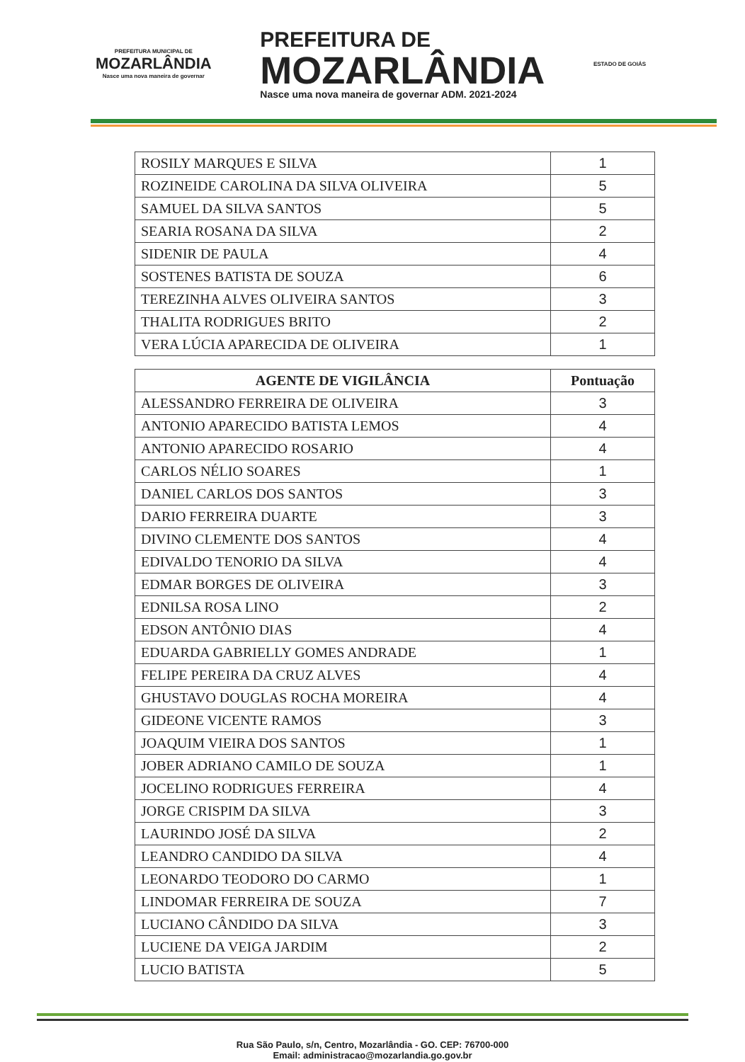PREFEITURA MUNICIPAL DE
MOZARLÂNDIA
Nasce uma nova maneira de governar
PREFEITURA DE
MOZARLÂNDIA
Nasce uma nova maneira de governar ADM. 2021-2024
ESTADO DE GOIÁS
| ROSILY MARQUES E SILVA | 1 |
| ROZINEIDE CAROLINA DA SILVA OLIVEIRA | 5 |
| SAMUEL DA SILVA SANTOS | 5 |
| SEARIA ROSANA DA SILVA | 2 |
| SIDENIR DE PAULA | 4 |
| SOSTENES BATISTA DE SOUZA | 6 |
| TEREZINHA ALVES OLIVEIRA SANTOS | 3 |
| THALITA RODRIGUES BRITO | 2 |
| VERA LÚCIA APARECIDA DE OLIVEIRA | 1 |
| AGENTE DE VIGILÂNCIA | Pontuação |
| --- | --- |
| ALESSANDRO FERREIRA DE OLIVEIRA | 3 |
| ANTONIO APARECIDO BATISTA LEMOS | 4 |
| ANTONIO APARECIDO ROSARIO | 4 |
| CARLOS NÉLIO SOARES | 1 |
| DANIEL CARLOS DOS SANTOS | 3 |
| DARIO FERREIRA DUARTE | 3 |
| DIVINO CLEMENTE DOS SANTOS | 4 |
| EDIVALDO TENORIO DA SILVA | 4 |
| EDMAR BORGES DE OLIVEIRA | 3 |
| EDNILSA ROSA LINO | 2 |
| EDSON ANTÔNIO DIAS | 4 |
| EDUARDA GABRIELLY GOMES ANDRADE | 1 |
| FELIPE PEREIRA DA CRUZ ALVES | 4 |
| GHUSTAVO DOUGLAS ROCHA MOREIRA | 4 |
| GIDEONE VICENTE RAMOS | 3 |
| JOAQUIM VIEIRA DOS SANTOS | 1 |
| JOBER ADRIANO CAMILO DE SOUZA | 1 |
| JOCELINO RODRIGUES FERREIRA | 4 |
| JORGE CRISPIM DA SILVA | 3 |
| LAURINDO JOSÉ DA SILVA | 2 |
| LEANDRO CANDIDO DA SILVA | 4 |
| LEONARDO TEODORO DO CARMO | 1 |
| LINDOMAR FERREIRA DE SOUZA | 7 |
| LUCIANO CÂNDIDO DA SILVA | 3 |
| LUCIENE DA VEIGA JARDIM | 2 |
| LUCIO BATISTA | 5 |
Rua São Paulo, s/n, Centro, Mozarlândia - GO. CEP: 76700-000
Email: administracao@mozarlandia.go.gov.br